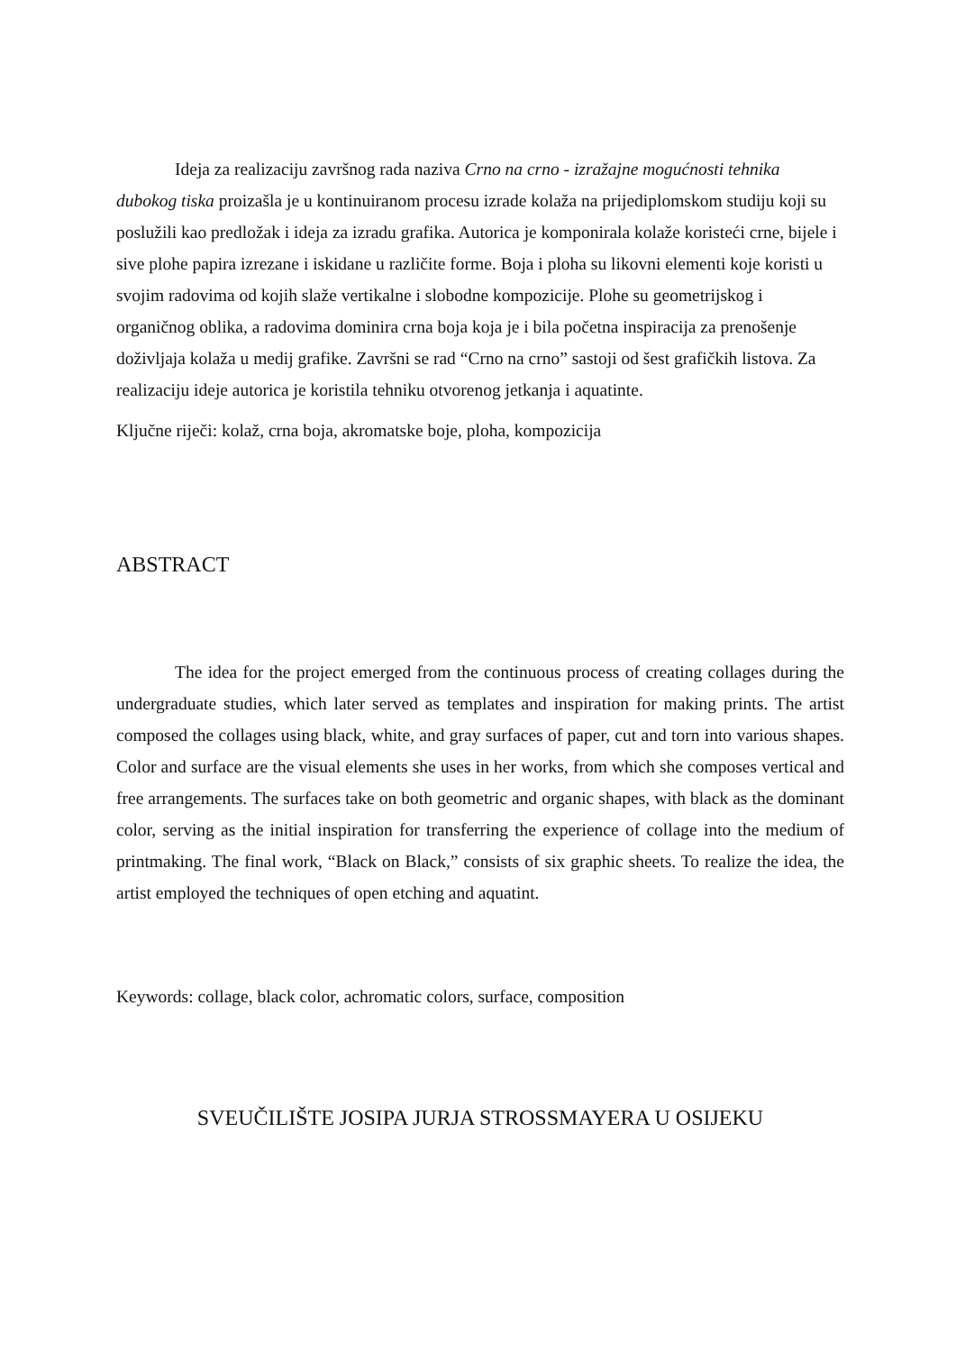Ideja za realizaciju završnog rada naziva Crno na crno - izražajne mogućnosti tehnika dubokog tiska proizašla je u kontinuiranom procesu izrade kolaža na prijediplomskom studiju koji su poslužili kao predložak i ideja za izradu grafika. Autorica je komponirala kolaže koristeći crne, bijele i sive plohe papira izrezane i iskidane u različite forme. Boja i ploha su likovni elementi koje koristi u svojim radovima od kojih slaže vertikalne i slobodne kompozicije. Plohe su geometrijskog i organičnog oblika, a radovima dominira crna boja koja je i bila početna inspiracija za prenošenje doživljaja kolaža u medij grafike. Završni se rad “Crno na crno” sastoji od šest grafičkih listova. Za realizaciju ideje autorica je koristila tehniku otvorenog jetkanja i aquatinte.
Ključne riječi: kolaž, crna boja, akromatske boje, ploha, kompozicija
ABSTRACT
The idea for the project emerged from the continuous process of creating collages during the undergraduate studies, which later served as templates and inspiration for making prints. The artist composed the collages using black, white, and gray surfaces of paper, cut and torn into various shapes. Color and surface are the visual elements she uses in her works, from which she composes vertical and free arrangements. The surfaces take on both geometric and organic shapes, with black as the dominant color, serving as the initial inspiration for transferring the experience of collage into the medium of printmaking. The final work, “Black on Black,” consists of six graphic sheets. To realize the idea, the artist employed the techniques of open etching and aquatint.
Keywords: collage, black color, achromatic colors, surface, composition
SVEUČILIŠTE JOSIPA JURJA STROSSMAYERA U OSIJEKU